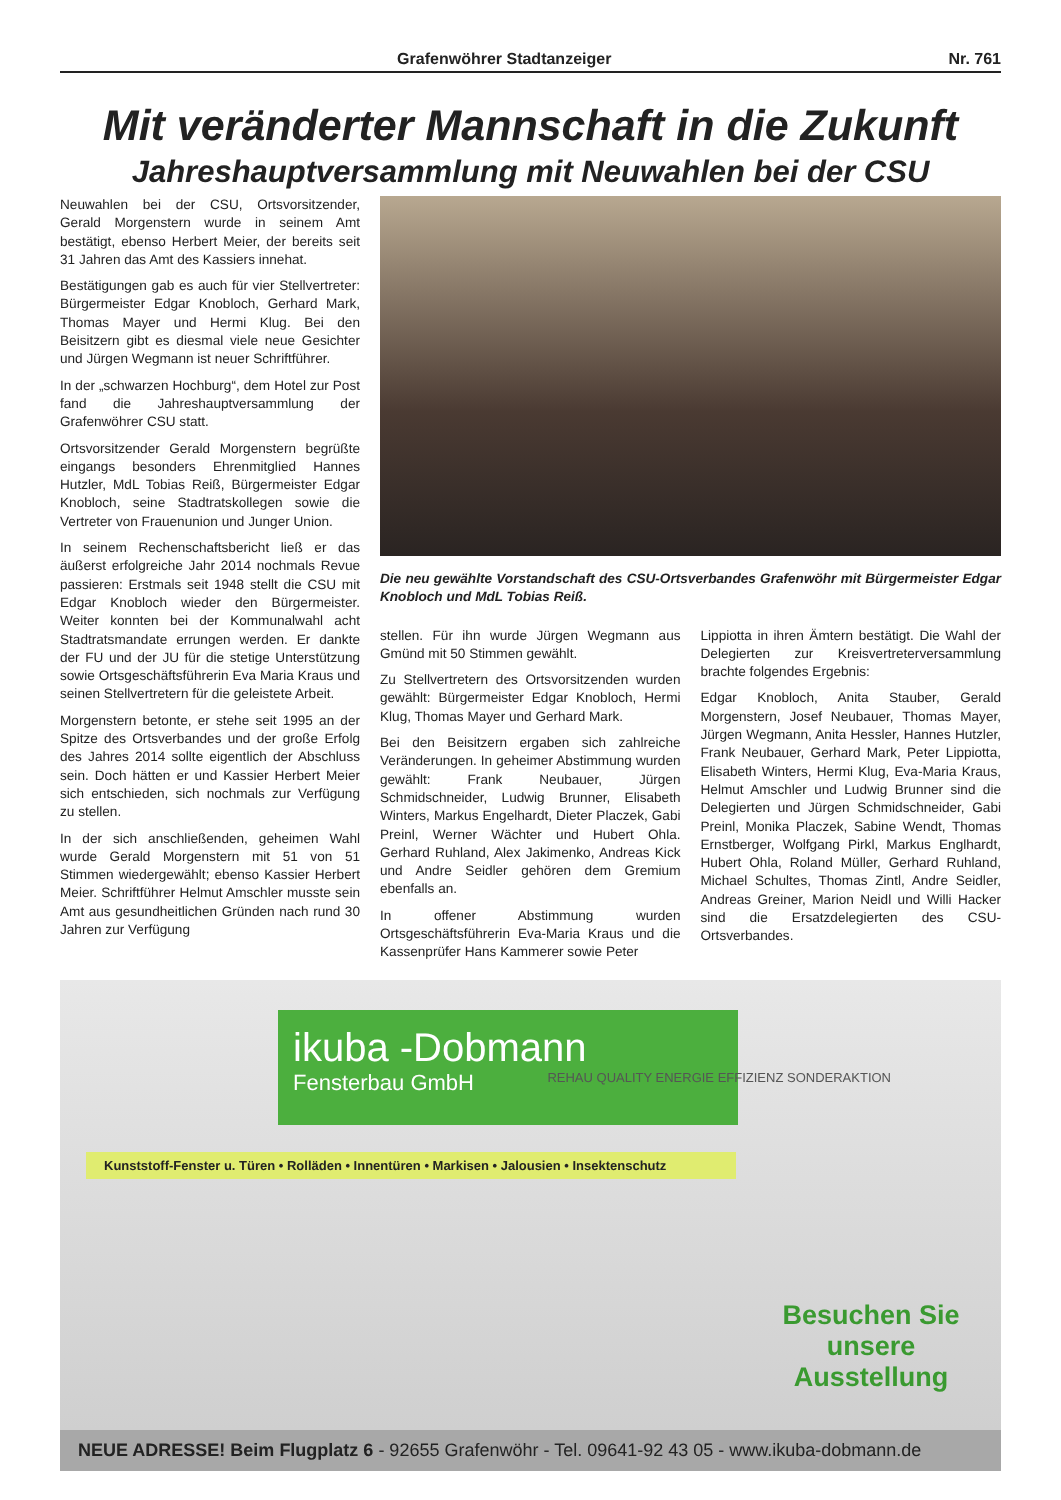Grafenwöhrer Stadtanzeiger Nr. 761
Mit veränderter Mannschaft in die Zukunft
Jahreshauptversammlung mit Neuwahlen bei der CSU
Neuwahlen bei der CSU, Ortsvorsitzender, Gerald Morgenstern wurde in seinem Amt bestätigt, ebenso Herbert Meier, der bereits seit 31 Jahren das Amt des Kassiers innehat.
Bestätigungen gab es auch für vier Stellvertreter: Bürgermeister Edgar Knobloch, Gerhard Mark, Thomas Mayer und Hermi Klug. Bei den Beisitzern gibt es diesmal viele neue Gesichter und Jürgen Wegmann ist neuer Schriftführer.
In der „schwarzen Hochburg“, dem Hotel zur Post fand die Jahreshauptversammlung der Grafenwöhrer CSU statt.
Ortsvorsitzender Gerald Morgenstern begrüßte eingangs besonders Ehrenmitglied Hannes Hutzler, MdL Tobias Reiß, Bürgermeister Edgar Knobloch, seine Stadtratskollegen sowie die Vertreter von Frauenunion und Junger Union.
In seinem Rechenschaftsbericht ließ er das äußerst erfolgreiche Jahr 2014 nochmals Revue passieren: Erstmals seit 1948 stellt die CSU mit Edgar Knobloch wieder den Bürgermeister. Weiter konnten bei der Kommunalwahl acht Stadtratsmandate errungen werden. Er dankte der FU und der JU für die stetige Unterstützung sowie Ortsgeschäftsführerin Eva Maria Kraus und seinen Stellvertretern für die geleistete Arbeit.
Morgenstern betonte, er stehe seit 1995 an der Spitze des Ortsverbandes und der große Erfolg des Jahres 2014 sollte eigentlich der Abschluss sein. Doch hätten er und Kassier Herbert Meier sich entschieden, sich nochmals zur Verfügung zu stellen.
In der sich anschließenden, geheimen Wahl wurde Gerald Morgenstern mit 51 von 51 Stimmen wiedergewählt; ebenso Kassier Herbert Meier. Schriftführer Helmut Amschler musste sein Amt aus gesundheitlichen Gründen nach rund 30 Jahren zur Verfügung
Die neu gewählte Vorstandschaft des CSU-Ortsverbandes Grafenwöhr mit Bürgermeister Edgar Knobloch und MdL Tobias Reiß.
stellen. Für ihn wurde Jürgen Wegmann aus Gmünd mit 50 Stimmen gewählt.
Zu Stellvertretern des Ortsvorsitzenden wurden gewählt: Bürgermeister Edgar Knobloch, Hermi Klug, Thomas Mayer und Gerhard Mark.
Bei den Beisitzern ergaben sich zahlreiche Veränderungen. In geheimer Abstimmung wurden gewählt: Frank Neubauer, Jürgen Schmidschneider, Ludwig Brunner, Elisabeth Winters, Markus Engelhardt, Dieter Placzek, Gabi Preinl, Werner Wächter und Hubert Ohla. Gerhard Ruhland, Alex Jakimenko, Andreas Kick und Andre Seidler gehören dem Gremium ebenfalls an.
In offener Abstimmung wurden Ortsgeschäftsführerin Eva-Maria Kraus und die Kassenprüfer Hans Kammerer sowie Peter
Lippiotta in ihren Ämtern bestätigt. Die Wahl der Delegierten zur Kreisvertreterversammlung brachte folgendes Ergebnis:
Edgar Knobloch, Anita Stauber, Gerald Morgenstern, Josef Neubauer, Thomas Mayer, Jürgen Wegmann, Anita Hessler, Hannes Hutzler, Frank Neubauer, Gerhard Mark, Peter Lippiotta, Elisabeth Winters, Hermi Klug, Eva-Maria Kraus, Helmut Amschler und Ludwig Brunner sind die Delegierten und Jürgen Schmidschneider, Gabi Preinl, Monika Placzek, Sabine Wendt, Thomas Ernstberger, Wolfgang Pirkl, Markus Englhardt, Hubert Ohla, Roland Müller, Gerhard Ruhland, Michael Schultes, Thomas Zintl, Andre Seidler, Andreas Greiner, Marion Neidl und Willi Hacker sind die Ersatzdelegierten des CSU-Ortsverbandes.
ikuba -Dobmann
Fensterbau GmbH
REHAU QUALITY ENERGIE EFFIZIENZ SONDERAKTION
Kunststoff-Fenster u. Türen • Rolläden • Innentüren • Markisen • Jalousien • Insektenschutz
Besuchen Sie unsere Ausstellung
NEUE ADRESSE! Beim Flugplatz 6 - 92655 Grafenwöhr - Tel. 09641-92 43 05 - www.ikuba-dobmann.de